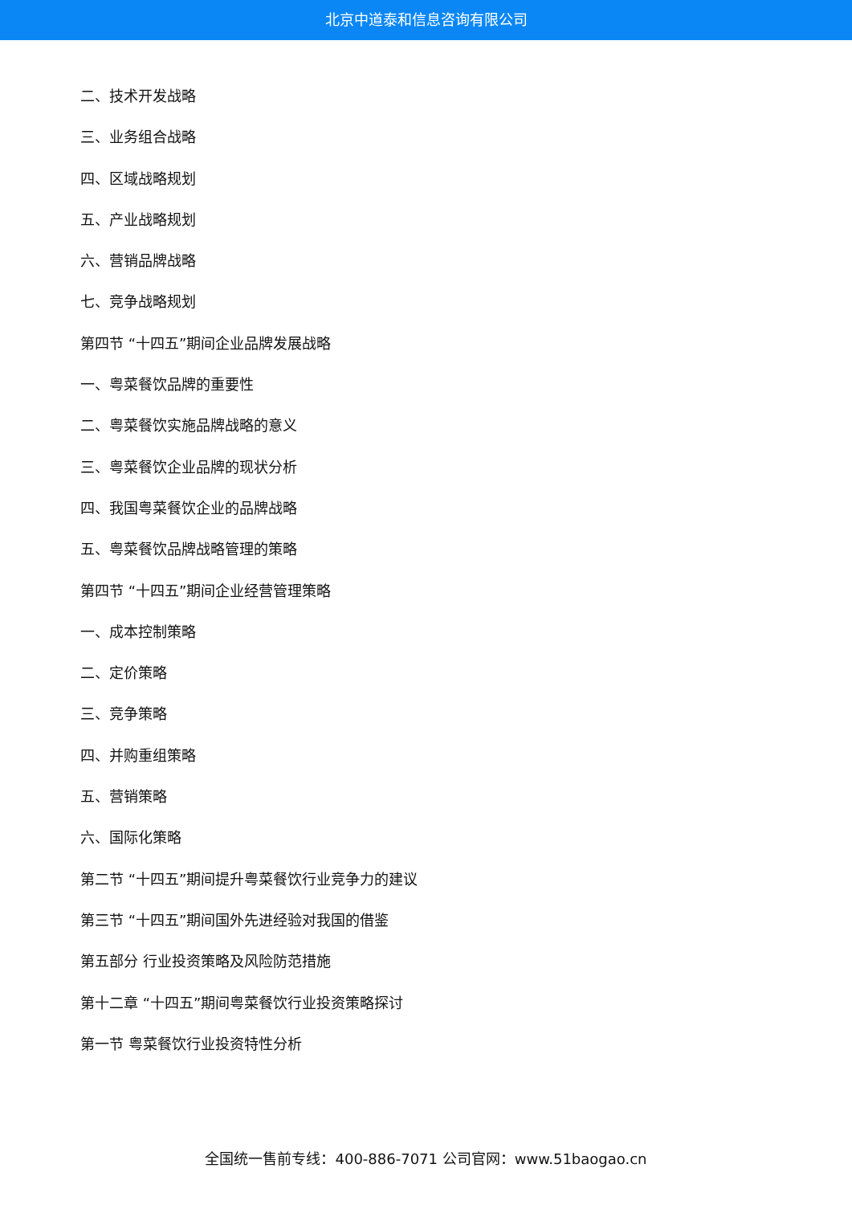北京中道泰和信息咨询有限公司
二、技术开发战略
三、业务组合战略
四、区域战略规划
五、产业战略规划
六、营销品牌战略
七、竞争战略规划
第四节 “十四五”期间企业品牌发展战略
一、粤菜餐饮品牌的重要性
二、粤菜餐饮实施品牌战略的意义
三、粤菜餐饮企业品牌的现状分析
四、我国粤菜餐饮企业的品牌战略
五、粤菜餐饮品牌战略管理的策略
第四节 “十四五”期间企业经营管理策略
一、成本控制策略
二、定价策略
三、竞争策略
四、并购重组策略
五、营销策略
六、国际化策略
第二节 “十四五”期间提升粤菜餐饮行业竞争力的建议
第三节 “十四五”期间国外先进经验对我国的借鉴
第五部分 行业投资策略及风险防范措施
第十二章 “十四五”期间粤菜餐饮行业投资策略探讨
第一节 粤菜餐饮行业投资特性分析
全国统一售前专线：400-886-7071 公司官网：www.51baogao.cn